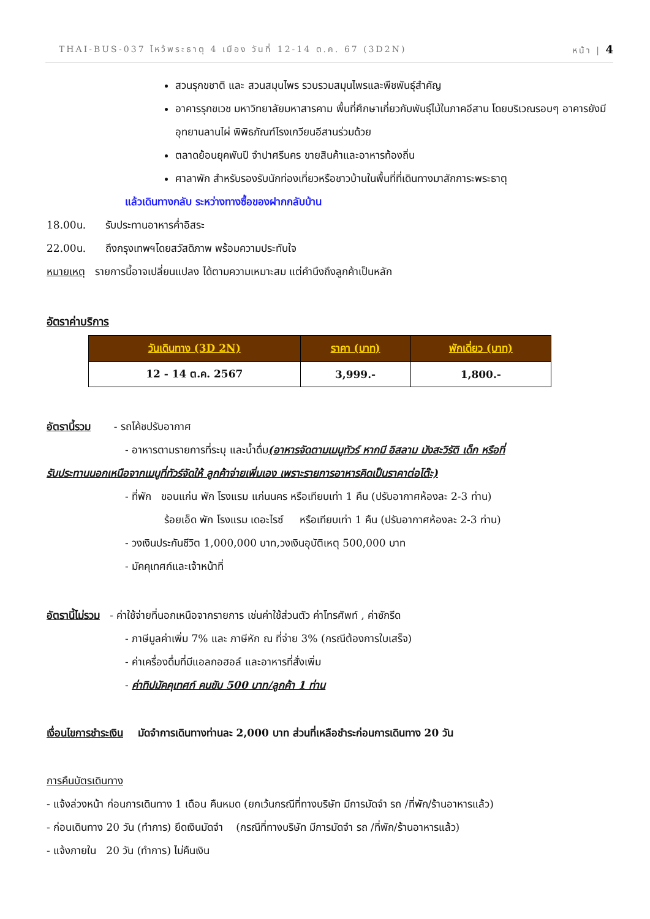THAI-BUS-037 ไหว้พระธาตุ 4 เมือง วันที่ 12-14 ต.ค. 67 (3D2N) หน้า | 4
สวนรุกขชาติ และ สวนสมุนไพร รวบรวมสมุนไพรและพืชพันธุ์สำคัญ
อาคารรุกขเวช มหาวิทยาลัยมหาสารคาม พื้นที่ศึกษาเกี่ยวกับพันธุ์ไม้ในภาคอีสาน โดยบริเวณรอบๆ อาคารยังมีอุทยานลานไผ่ พิพิธภัณฑ์โรงเกวียนอีสานร่วมด้วย
ตลาดย้อนยุคพันปี จำปาศรีนคร ขายสินค้าและอาหารท้องถิ่น
ศาลาพัก สำหรับรองรับนักท่องเที่ยวหรือชาวบ้านในพื้นที่ที่เดินทางมาสักการะพระธาตุ
แล้วเดินทางกลับ ระหว่างทางซื้อของฝากกลับบ้าน
18.00น. รับประทานอาหารค่ำอิสระ
22.00น. ถึงกรุงเทพฯโดยสวัสดิภาพ พร้อมความประทับใจ
หมายเหตุ รายการนี้อาจเปลี่ยนแปลง ได้ตามความเหมาะสม แต่คำนึงถึงลูกค้าเป็นหลัก
อัตราค่าบริการ
| วันเดินทาง (3D 2N) | ราคา (บาท) | พักเดี่ยว (บาท) |
| --- | --- | --- |
| 12 - 14 ต.ค. 2567 | 3,999.- | 1,800.- |
อัตรานี้รวม - รถโค้ชปรับอากาศ
- อาหารตามรายการที่ระบุ และน้ำดื่ม(อาหารจัดตามเมนูทัวร์ หากมี อิสลาม มังสะวิรัติ เด็ก หรือที่
รับประทานนอกเหนือจากเมนูที่ทัวร์จัดให้ ลูกค้าจ่ายเพิ่มเอง เพราะรายการอาหารคิดเป็นราคาต่อโต๊ะ)
- ที่พัก ขอนแก่น พัก โรงแรม แก่นนคร หรือเทียบเท่า 1 คืน (ปรับอากาศห้องละ 2-3 ท่าน)
ร้อยเอ็ด พัก โรงแรม เดอะไรซ์ หรือเทียบเท่า 1 คืน (ปรับอากาศห้องละ 2-3 ท่าน)
- วงเงินประกันชีวิต 1,000,000 บาท,วงเงินอุบัติเหตุ 500,000 บาท
- มัคคุเทศก์และเจ้าหน้าที่
อัตรานี้ไม่รวม - ค่าใช้จ่ายที่นอกเหนือจากรายการ เช่นค่าใช้ส่วนตัว ค่าโทรศัพท์ , ค่าซักรีด
- ภาษีมูลค่าเพิ่ม 7% และ ภาษีหัก ณ ที่จ่าย 3% (กรณีต้องการใบเสร็จ)
- ค่าเครื่องดื่มที่มีแอลกอฮอล์ และอาหารที่สั่งเพิ่ม
- ค่าทิปมัคคุเทศก์ คนขับ 500 บาท/ลูกค้า 1 ท่าน
เงื่อนไขการชำระเงิน มัดจำการเดินทางท่านละ 2,000 บาท ส่วนที่เหลือชำระก่อนการเดินทาง 20 วัน
การคืนบัตรเดินทาง
- แจ้งล่วงหน้า ก่อนการเดินทาง 1 เดือน คืนหมด (ยกเว้นกรณีที่ทางบริษัท มีการมัดจำ รถ /ที่พัก/ร้านอาหารแล้ว)
- ก่อนเดินทาง 20 วัน (ทำการ) ยึดเงินมัดจำ (กรณีที่ทางบริษัท มีการมัดจำ รถ /ที่พัก/ร้านอาหารแล้ว)
- แจ้งภายใน 20 วัน (ทำการ) ไม่คืนเงิน